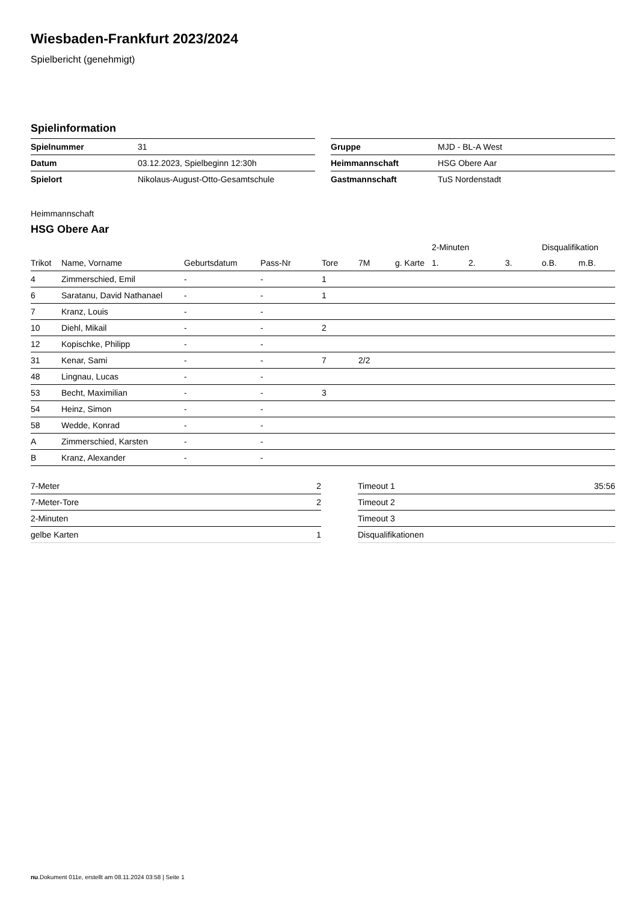Wiesbaden-Frankfurt 2023/2024
Spielbericht (genehmigt)
Spielinformation
| Spielnummer | 31 |
| Datum | 03.12.2023, Spielbeginn 12:30h |
| Spielort | Nikolaus-August-Otto-Gesamtschule |
| Gruppe | MJD - BL-A West |
| Heimmannschaft | HSG Obere Aar |
| Gastmannschaft | TuS Nordenstadt |
Heimmannschaft
HSG Obere Aar
| | | | | | | | 2-Minuten | | | Disqualifikation | |
| --- | --- | --- | --- | --- | --- | --- | --- | --- | --- | --- | --- |
| Trikot | Name, Vorname | Geburtsdatum | Pass-Nr | Tore | 7M | g. Karte | 1. | 2. | 3. | o.B. | m.B. |
| 4 | Zimmerschied, Emil | - | - | 1 | | | | | | | |
| 6 | Saratanu, David Nathanael | - | - | 1 | | | | | | | |
| 7 | Kranz, Louis | - | - | | | | | | | | |
| 10 | Diehl, Mikail | - | - | 2 | | | | | | | |
| 12 | Kopischke, Philipp | - | - | | | | | | | | |
| 31 | Kenar, Sami | - | - | 7 | 2/2 | | | | | | |
| 48 | Lingnau, Lucas | - | - | | | | | | | | |
| 53 | Becht, Maximilian | - | - | 3 | | | | | | | |
| 54 | Heinz, Simon | - | - | | | | | | | | |
| 58 | Wedde, Konrad | - | - | | | | | | | | |
| A | Zimmerschied, Karsten | - | - | | | | | | | | |
| B | Kranz, Alexander | - | - | | | | | | | | |
| 7-Meter | 2 |
| 7-Meter-Tore | 2 |
| 2-Minuten | |
| gelbe Karten | 1 |
| Timeout 1 | 35:56 |
| Timeout 2 | |
| Timeout 3 | |
| Disqualifikationen | |
nu.Dokument 011e, erstellt am 08.11.2024 03:58 | Seite 1